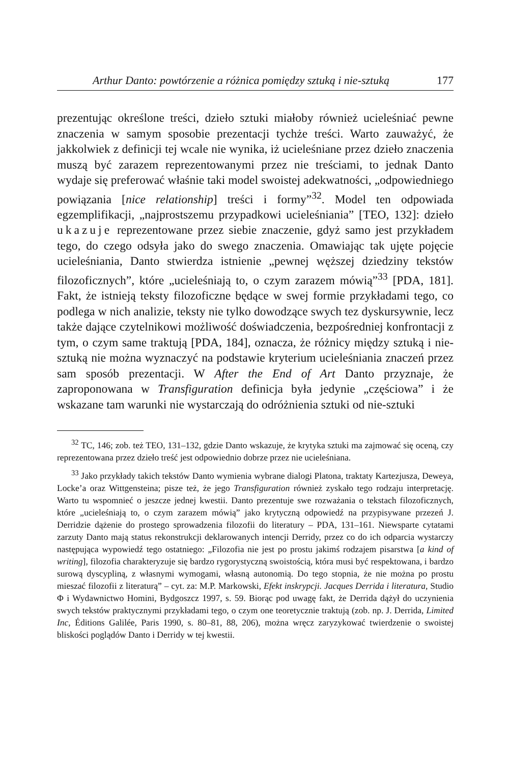Arthur Danto: powtórzenie a różnica pomiędzy sztuką i nie-sztuką 177
prezentując określone treści, dzieło sztuki miałoby również ucieleśniać pewne znaczenia w samym sposobie prezentacji tychże treści. Warto zauważyć, że jakkolwiek z definicji tej wcale nie wynika, iż ucieleśniane przez dzieło znaczenia muszą być zarazem reprezentowanymi przez nie treściami, to jednak Danto wydaje się preferować właśnie taki model swoistej adekwatności, „odpowiedniego powiązania [nice relationship] treści i formy”<sup>32</sup>. Model ten odpowiada egzemplifikacji, „najprostszemu przypadkowi ucieleśniania” [TEO, 132]: dzieło ukazuje reprezentowane przez siebie znaczenie, gdyż samo jest przykładem tego, do czego odsyła jako do swego znaczenia. Omawiając tak ujęte pojęcie ucieleśniania, Danto stwierdza istnienie „pewnej węższej dziedziny tekstów filozoficznych”, które „ucieleśniają to, o czym zarazem mówią”<sup>33</sup> [PDA, 181]. Fakt, że istnieją teksty filozoficzne będące w swej formie przykładami tego, co podlega w nich analizie, teksty nie tylko dowodzące swych tez dyskursywnie, lecz także dające czytelnikowi możliwość doświadczenia, bezpośredniej konfrontacji z tym, o czym same traktują [PDA, 184], oznacza, że różnicy między sztuką i nie-sztuką nie można wyznaczyć na podstawie kryterium ucieleśniania znaczeń przez sam sposób prezentacji. W After the End of Art Danto przyznaje, że zaproponowana w Transfiguration definicja była jedynie „częściowa” i że wskazane tam warunki nie wystarczają do odróżnienia sztuki od nie-sztuki
<sup>32</sup> TC, 146; zob. też TEO, 131–132, gdzie Danto wskazuje, że krytyka sztuki ma zajmować się oceną, czy reprezentowana przez dzieło treść jest odpowiednio dobrze przez nie ucieleśniana.
<sup>33</sup> Jako przykłady takich tekstów Danto wymienia wybrane dialogi Platona, traktaty Kartezjusza, Deweya, Locke’a oraz Wittgensteina; pisze też, że jego Transfiguration również zyskało tego rodzaju interpretację. Warto tu wspomnieć o jeszcze jednej kwestii. Danto prezentuje swe rozważania o tekstach filozoficznych, które „ucieleśniają to, o czym zarazem mówią” jako krytyczną odpowiedź na przypisywane przezeń J. Derridzie dążenie do prostego sprowadzenia filozofii do literatury – PDA, 131–161. Niewsparte cytatami zarzuty Danto mają status rekonstrukcji deklarowanych intencji Derridy, przez co do ich odparcia wystarczy następująca wypowiedź tego ostatniego: „Filozofia nie jest po prostu jakimś rodzajem pisarstwa [a kind of writing], filozofia charakteryzuje się bardzo rygorystyczną swoistością, która musi być respektowana, i bardzo surową dyscypliną, z własnymi wymogami, własną autonomią. Do tego stopnia, że nie można po prostu mieszać filozofii z literaturą” – cyt. za: M.P. Markowski, Efekt inskrypcji. Jacques Derrida i literatura, Studio Φ i Wydawnictwo Homini, Bydgoszcz 1997, s. 59. Biorąc pod uwagę fakt, że Derrida dążył do uczynienia swych tekstów praktycznymi przykładami tego, o czym one teoretycznie traktują (zob. np. J. Derrida, Limited Inc, Éditions Galilée, Paris 1990, s. 80–81, 88, 206), można wręcz zaryzykować twierdzenie o swoistej bliskości poglądów Danto i Derridy w tej kwestii.